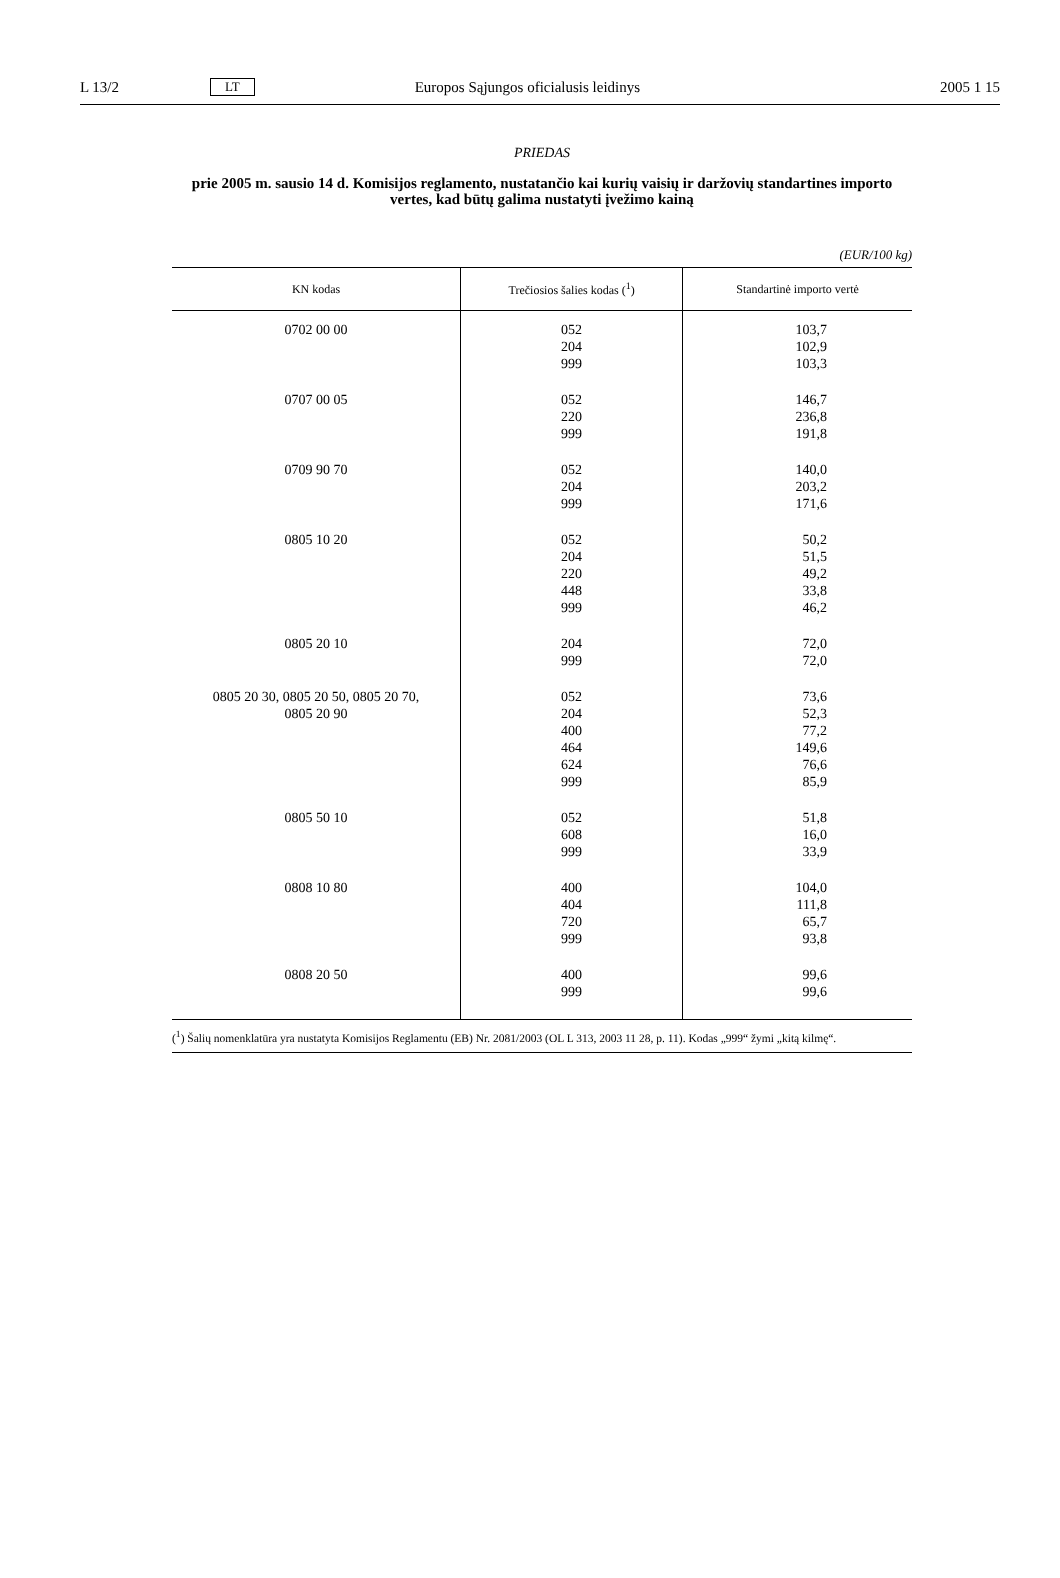L 13/2 LT Europos Sąjungos oficialusis leidinys 2005 1 15
PRIEDAS
prie 2005 m. sausio 14 d. Komisijos reglamento, nustatančio kai kurių vaisių ir daržovių standartines importo vertes, kad būtų galima nustatyti įvežimo kainą
(EUR/100 kg)
| KN kodas | Trečiosios šalies kodas (<sup>1</sup>) | Standartinė importo vertė |
| --- | --- | --- |
| 0702 00 00 | 052 204 999 | 103,7 102,9 103,3 |
| 0707 00 05 | 052 220 999 | 146,7 236,8 191,8 |
| 0709 90 70 | 052 204 999 | 140,0 203,2 171,6 |
| 0805 10 20 | 052 204 220 448 999 | 50,2 51,5 49,2 33,8 46,2 |
| 0805 20 10 | 204 999 | 72,0 72,0 |
| 0805 20 30, 0805 20 50, 0805 20 70, 0805 20 90 | 052 204 400 464 624 999 | 73,6 52,3 77,2 149,6 76,6 85,9 |
| 0805 50 10 | 052 608 999 | 51,8 16,0 33,9 |
| 0808 10 80 | 400 404 720 999 | 104,0 111,8 65,7 93,8 |
| 0808 20 50 | 400 999 | 99,6 99,6 |
(<sup>1</sup>) Šalių nomenklatūra yra nustatyta Komisijos Reglamentu (EB) Nr. 2081/2003 (OL L 313, 2003 11 28, p. 11). Kodas „999“ žymi „kitą kilmę“.